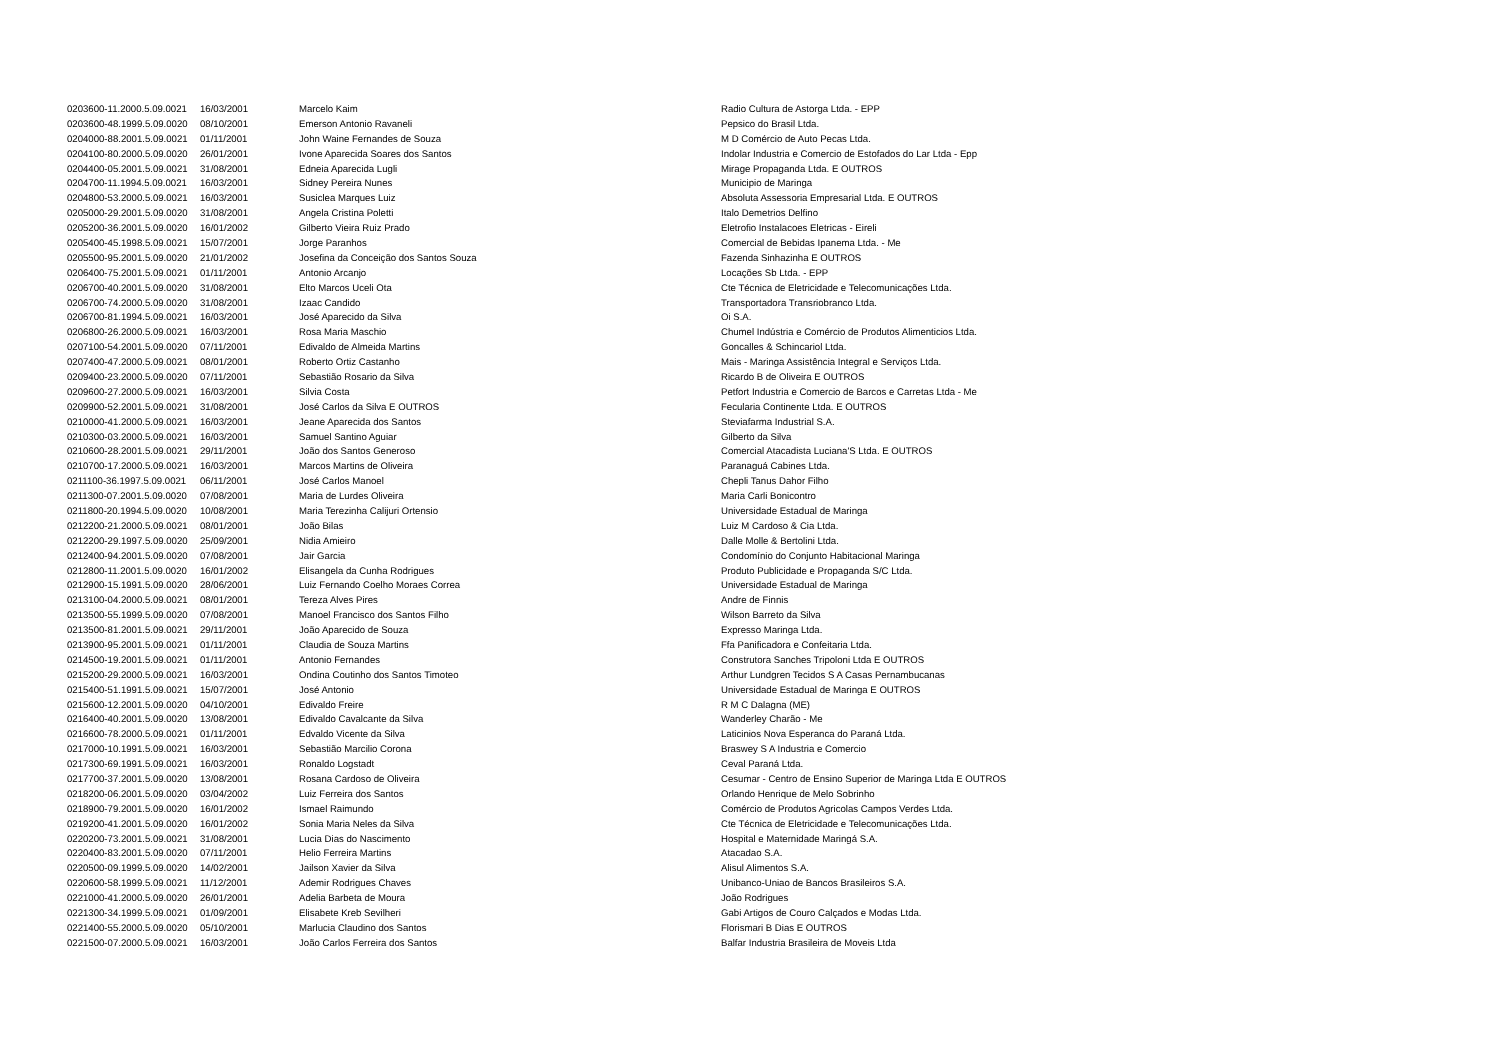| 0203600-11.2000.5.09.0021 | 16/03/2001 | Marcelo Kaim | Radio Cultura de Astorga Ltda. - EPP |
| 0203600-48.1999.5.09.0020 | 08/10/2001 | Emerson Antonio Ravaneli | Pepsico do Brasil Ltda. |
| 0204000-88.2001.5.09.0021 | 01/11/2001 | John Waine Fernandes de Souza | M D Comércio de Auto Pecas Ltda. |
| 0204100-80.2000.5.09.0020 | 26/01/2001 | Ivone Aparecida Soares dos Santos | Indolar Industria e Comercio de Estofados do Lar Ltda - Epp |
| 0204400-05.2001.5.09.0021 | 31/08/2001 | Edneia Aparecida Lugli | Mirage Propaganda Ltda. E OUTROS |
| 0204700-11.1994.5.09.0021 | 16/03/2001 | Sidney Pereira Nunes | Municipio de Maringa |
| 0204800-53.2000.5.09.0021 | 16/03/2001 | Susiclea Marques Luiz | Absoluta Assessoria Empresarial Ltda. E OUTROS |
| 0205000-29.2001.5.09.0020 | 31/08/2001 | Angela Cristina Poletti | Italo Demetrios Delfino |
| 0205200-36.2001.5.09.0020 | 16/01/2002 | Gilberto Vieira Ruiz Prado | Eletrofio Instalacoes Eletricas - Eireli |
| 0205400-45.1998.5.09.0021 | 15/07/2001 | Jorge Paranhos | Comercial de Bebidas Ipanema Ltda. - Me |
| 0205500-95.2001.5.09.0020 | 21/01/2002 | Josefina da Conceição dos Santos Souza | Fazenda Sinhazinha E OUTROS |
| 0206400-75.2001.5.09.0021 | 01/11/2001 | Antonio Arcanjo | Locações Sb Ltda. - EPP |
| 0206700-40.2001.5.09.0020 | 31/08/2001 | Elto Marcos Uceli Ota | Cte Técnica de Eletricidade e Telecomunicações Ltda. |
| 0206700-74.2000.5.09.0020 | 31/08/2001 | Izaac Candido | Transportadora Transriobranco Ltda. |
| 0206700-81.1994.5.09.0021 | 16/03/2001 | José Aparecido da Silva | Oi S.A. |
| 0206800-26.2000.5.09.0021 | 16/03/2001 | Rosa Maria Maschio | Chumel Indústria e Comércio de Produtos Alimenticios Ltda. |
| 0207100-54.2001.5.09.0020 | 07/11/2001 | Edivaldo de Almeida Martins | Goncalles & Schincariol Ltda. |
| 0207400-47.2000.5.09.0021 | 08/01/2001 | Roberto Ortiz Castanho | Mais - Maringa Assistência Integral e Serviços Ltda. |
| 0209400-23.2000.5.09.0020 | 07/11/2001 | Sebastião Rosario da Silva | Ricardo B de Oliveira E OUTROS |
| 0209600-27.2000.5.09.0021 | 16/03/2001 | Silvia Costa | Petfort Industria e Comercio de Barcos e Carretas Ltda - Me |
| 0209900-52.2001.5.09.0021 | 31/08/2001 | José Carlos da Silva E OUTROS | Fecularia Continente Ltda. E OUTROS |
| 0210000-41.2000.5.09.0021 | 16/03/2001 | Jeane Aparecida dos Santos | Steviafarma Industrial S.A. |
| 0210300-03.2000.5.09.0021 | 16/03/2001 | Samuel Santino Aguiar | Gilberto da Silva |
| 0210600-28.2001.5.09.0021 | 29/11/2001 | João dos Santos Generoso | Comercial Atacadista Luciana'S Ltda. E OUTROS |
| 0210700-17.2000.5.09.0021 | 16/03/2001 | Marcos Martins de Oliveira | Paranaguá Cabines Ltda. |
| 0211100-36.1997.5.09.0021 | 06/11/2001 | José Carlos Manoel | Chepli Tanus Dahor Filho |
| 0211300-07.2001.5.09.0020 | 07/08/2001 | Maria de Lurdes Oliveira | Maria Carli Bonicontro |
| 0211800-20.1994.5.09.0020 | 10/08/2001 | Maria Terezinha Calijuri Ortensio | Universidade Estadual de Maringa |
| 0212200-21.2000.5.09.0021 | 08/01/2001 | João Bilas | Luiz M Cardoso & Cia Ltda. |
| 0212200-29.1997.5.09.0020 | 25/09/2001 | Nidia Amieiro | Dalle Molle & Bertolini Ltda. |
| 0212400-94.2001.5.09.0020 | 07/08/2001 | Jair Garcia | Condomínio do Conjunto Habitacional Maringa |
| 0212800-11.2001.5.09.0020 | 16/01/2002 | Elisangela da Cunha Rodrigues | Produto Publicidade e Propaganda S/C Ltda. |
| 0212900-15.1991.5.09.0020 | 28/06/2001 | Luiz Fernando Coelho Moraes Correa | Universidade Estadual de Maringa |
| 0213100-04.2000.5.09.0021 | 08/01/2001 | Tereza Alves Pires | Andre de Finnis |
| 0213500-55.1999.5.09.0020 | 07/08/2001 | Manoel Francisco dos Santos Filho | Wilson Barreto da Silva |
| 0213500-81.2001.5.09.0021 | 29/11/2001 | João Aparecido de Souza | Expresso Maringa Ltda. |
| 0213900-95.2001.5.09.0021 | 01/11/2001 | Claudia de Souza Martins | Ffa Panificadora e Confeitaria Ltda. |
| 0214500-19.2001.5.09.0021 | 01/11/2001 | Antonio Fernandes | Construtora Sanches Tripoloni Ltda E OUTROS |
| 0215200-29.2000.5.09.0021 | 16/03/2001 | Ondina Coutinho dos Santos Timoteo | Arthur Lundgren Tecidos S A Casas Pernambucanas |
| 0215400-51.1991.5.09.0021 | 15/07/2001 | José Antonio | Universidade Estadual de Maringa E OUTROS |
| 0215600-12.2001.5.09.0020 | 04/10/2001 | Edivaldo Freire | R M C Dalagna (ME) |
| 0216400-40.2001.5.09.0020 | 13/08/2001 | Edivaldo Cavalcante da Silva | Wanderley Charão - Me |
| 0216600-78.2000.5.09.0021 | 01/11/2001 | Edvaldo Vicente da Silva | Laticinios Nova Esperanca do Paraná Ltda. |
| 0217000-10.1991.5.09.0021 | 16/03/2001 | Sebastião Marcilio Corona | Braswey S A Industria e Comercio |
| 0217300-69.1991.5.09.0021 | 16/03/2001 | Ronaldo Logstadt | Ceval Paraná Ltda. |
| 0217700-37.2001.5.09.0020 | 13/08/2001 | Rosana Cardoso de Oliveira | Cesumar - Centro de Ensino Superior de Maringa Ltda E OUTROS |
| 0218200-06.2001.5.09.0020 | 03/04/2002 | Luiz Ferreira dos Santos | Orlando Henrique de Melo Sobrinho |
| 0218900-79.2001.5.09.0020 | 16/01/2002 | Ismael Raimundo | Comércio de Produtos Agricolas Campos Verdes Ltda. |
| 0219200-41.2001.5.09.0020 | 16/01/2002 | Sonia Maria Neles da Silva | Cte Técnica de Eletricidade e Telecomunicações Ltda. |
| 0220200-73.2001.5.09.0021 | 31/08/2001 | Lucia Dias do Nascimento | Hospital e Maternidade Maringá S.A. |
| 0220400-83.2001.5.09.0020 | 07/11/2001 | Helio Ferreira Martins | Atacadao S.A. |
| 0220500-09.1999.5.09.0020 | 14/02/2001 | Jailson Xavier da Silva | Alisul Alimentos S.A. |
| 0220600-58.1999.5.09.0021 | 11/12/2001 | Ademir Rodrigues Chaves | Unibanco-Uniao de Bancos Brasileiros S.A. |
| 0221000-41.2000.5.09.0020 | 26/01/2001 | Adelia Barbeta de Moura | João Rodrigues |
| 0221300-34.1999.5.09.0021 | 01/09/2001 | Elisabete Kreb Sevilheri | Gabi Artigos de Couro Calçados e Modas Ltda. |
| 0221400-55.2000.5.09.0020 | 05/10/2001 | Marlucia Claudino dos Santos | Florismari B Dias E OUTROS |
| 0221500-07.2000.5.09.0021 | 16/03/2001 | João Carlos Ferreira dos Santos | Balfar Industria Brasileira de Moveis Ltda |